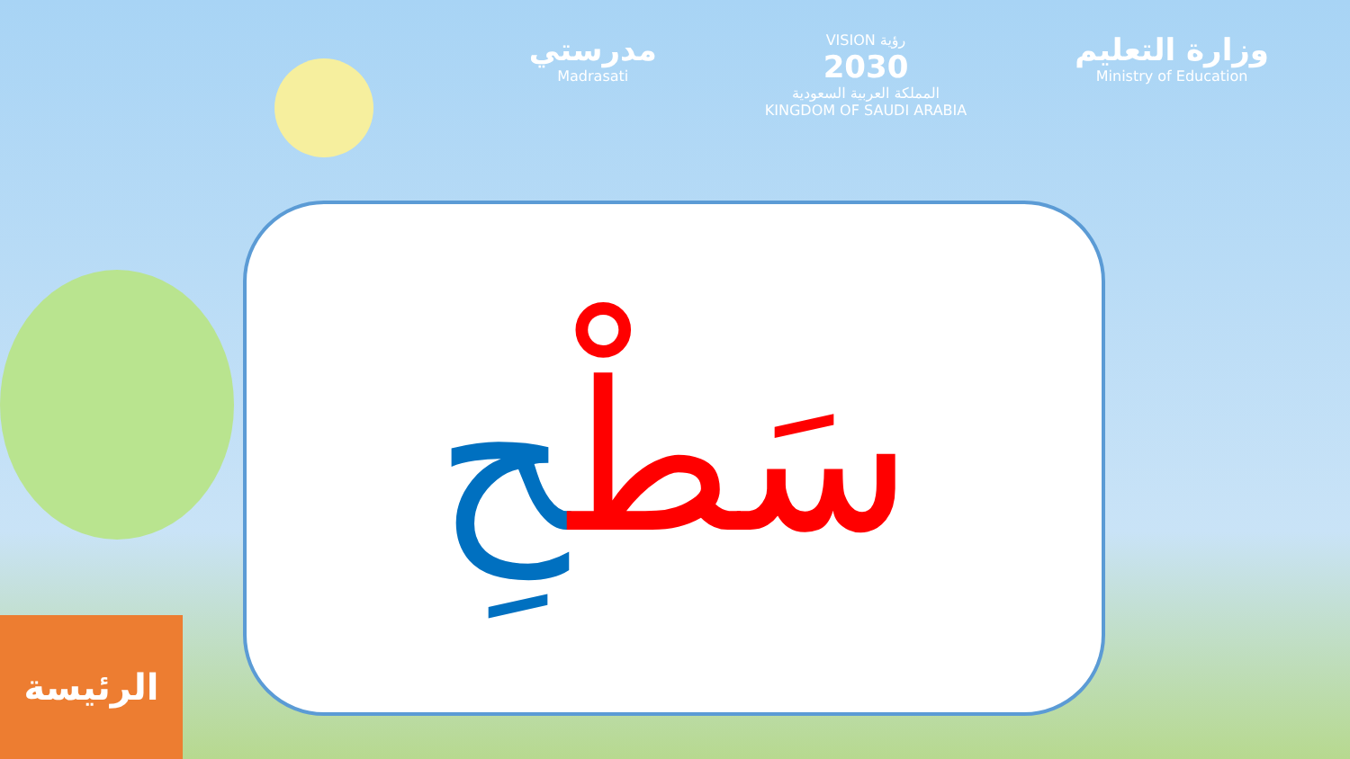مدرستي
Madrasati
VISION رؤية
2030
المملكة العربية السعودية
KINGDOM OF SAUDI ARABIA
وزارة التعليم
Ministry of Education
سَطْحِ
الرئيسة